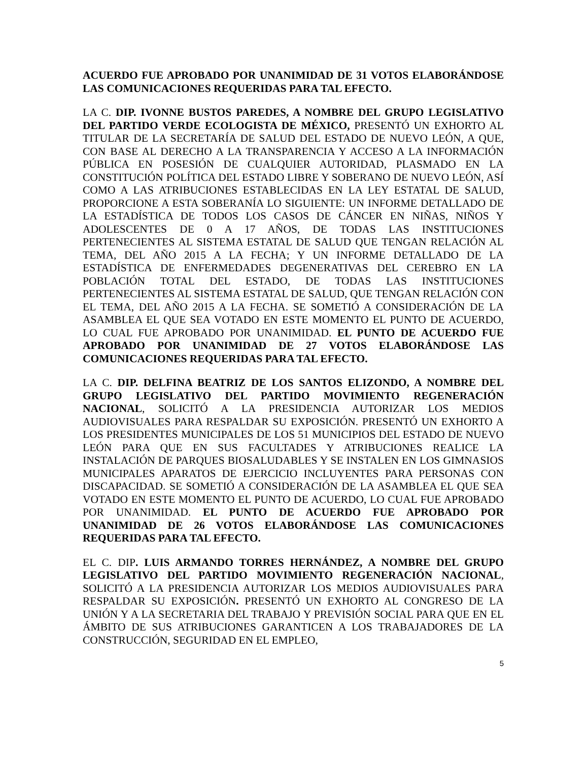ACUERDO FUE APROBADO POR UNANIMIDAD DE 31 VOTOS ELABORÁNDOSE LAS COMUNICACIONES REQUERIDAS PARA TAL EFECTO.
LA C. DIP. IVONNE BUSTOS PAREDES, A NOMBRE DEL GRUPO LEGISLATIVO DEL PARTIDO VERDE ECOLOGISTA DE MÉXICO, PRESENTÓ UN EXHORTO AL TITULAR DE LA SECRETARÍA DE SALUD DEL ESTADO DE NUEVO LEÓN, A QUE, CON BASE AL DERECHO A LA TRANSPARENCIA Y ACCESO A LA INFORMACIÓN PÚBLICA EN POSESIÓN DE CUALQUIER AUTORIDAD, PLASMADO EN LA CONSTITUCIÓN POLÍTICA DEL ESTADO LIBRE Y SOBERANO DE NUEVO LEÓN, ASÍ COMO A LAS ATRIBUCIONES ESTABLECIDAS EN LA LEY ESTATAL DE SALUD, PROPORCIONE A ESTA SOBERANÍA LO SIGUIENTE: UN INFORME DETALLADO DE LA ESTADÍSTICA DE TODOS LOS CASOS DE CÁNCER EN NIÑAS, NIÑOS Y ADOLESCENTES DE 0 A 17 AÑOS, DE TODAS LAS INSTITUCIONES PERTENECIENTES AL SISTEMA ESTATAL DE SALUD QUE TENGAN RELACIÓN AL TEMA, DEL AÑO 2015 A LA FECHA; Y UN INFORME DETALLADO DE LA ESTADÍSTICA DE ENFERMEDADES DEGENERATIVAS DEL CEREBRO EN LA POBLACIÓN TOTAL DEL ESTADO, DE TODAS LAS INSTITUCIONES PERTENECIENTES AL SISTEMA ESTATAL DE SALUD, QUE TENGAN RELACIÓN CON EL TEMA, DEL AÑO 2015 A LA FECHA. SE SOMETIÓ A CONSIDERACIÓN DE LA ASAMBLEA EL QUE SEA VOTADO EN ESTE MOMENTO EL PUNTO DE ACUERDO, LO CUAL FUE APROBADO POR UNANIMIDAD. EL PUNTO DE ACUERDO FUE APROBADO POR UNANIMIDAD DE 27 VOTOS ELABORÁNDOSE LAS COMUNICACIONES REQUERIDAS PARA TAL EFECTO.
LA C. DIP. DELFINA BEATRIZ DE LOS SANTOS ELIZONDO, A NOMBRE DEL GRUPO LEGISLATIVO DEL PARTIDO MOVIMIENTO REGENERACIÓN NACIONAL, SOLICITÓ A LA PRESIDENCIA AUTORIZAR LOS MEDIOS AUDIOVISUALES PARA RESPALDAR SU EXPOSICIÓN. PRESENTÓ UN EXHORTO A LOS PRESIDENTES MUNICIPALES DE LOS 51 MUNICIPIOS DEL ESTADO DE NUEVO LEÓN PARA QUE EN SUS FACULTADES Y ATRIBUCIONES REALICE LA INSTALACIÓN DE PARQUES BIOSALUDABLES Y SE INSTALEN EN LOS GIMNASIOS MUNICIPALES APARATOS DE EJERCICIO INCLUYENTES PARA PERSONAS CON DISCAPACIDAD. SE SOMETIÓ A CONSIDERACIÓN DE LA ASAMBLEA EL QUE SEA VOTADO EN ESTE MOMENTO EL PUNTO DE ACUERDO, LO CUAL FUE APROBADO POR UNANIMIDAD. EL PUNTO DE ACUERDO FUE APROBADO POR UNANIMIDAD DE 26 VOTOS ELABORÁNDOSE LAS COMUNICACIONES REQUERIDAS PARA TAL EFECTO.
EL C. DIP. LUIS ARMANDO TORRES HERNÁNDEZ, A NOMBRE DEL GRUPO LEGISLATIVO DEL PARTIDO MOVIMIENTO REGENERACIÓN NACIONAL, SOLICITÓ A LA PRESIDENCIA AUTORIZAR LOS MEDIOS AUDIOVISUALES PARA RESPALDAR SU EXPOSICIÓN. PRESENTÓ UN EXHORTO AL CONGRESO DE LA UNIÓN Y A LA SECRETARIA DEL TRABAJO Y PREVISIÓN SOCIAL PARA QUE EN EL ÁMBITO DE SUS ATRIBUCIONES GARANTICEN A LOS TRABAJADORES DE LA CONSTRUCCIÓN, SEGURIDAD EN EL EMPLEO,
5